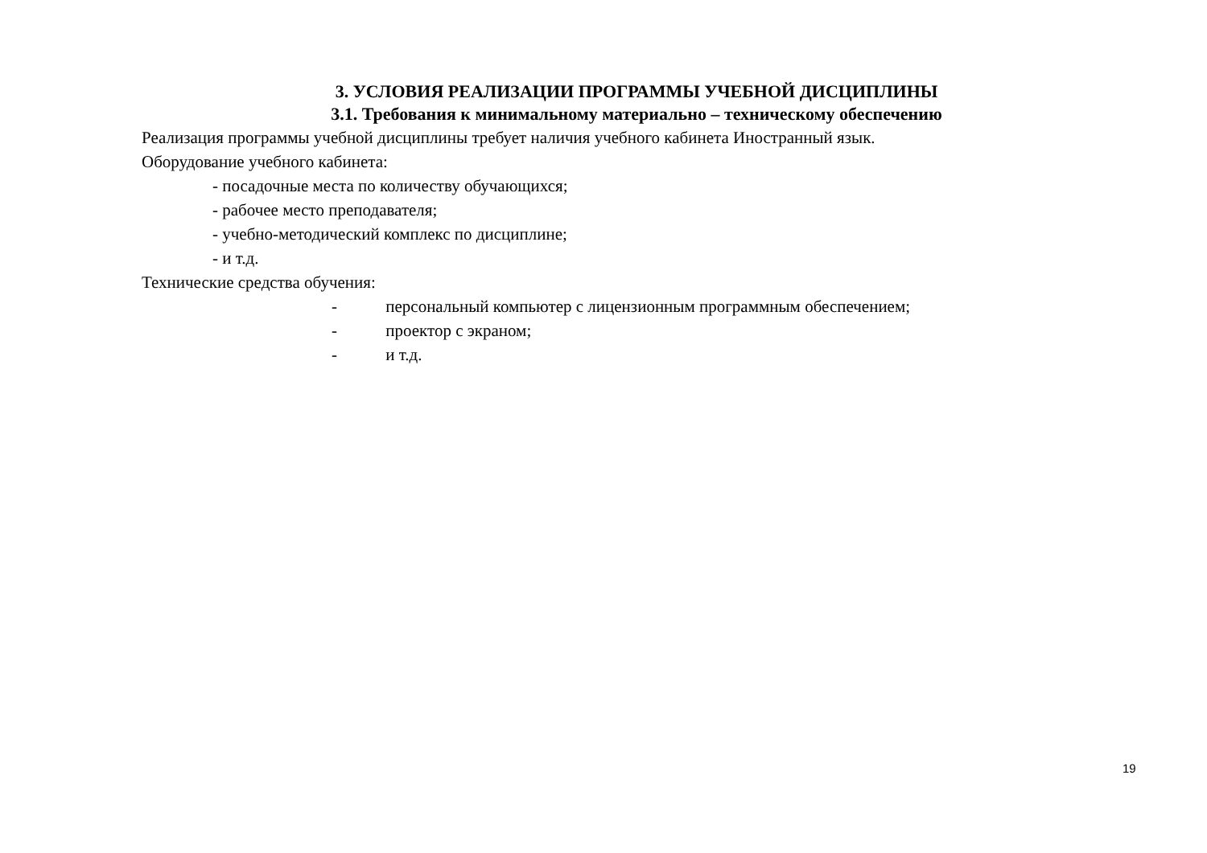3. УСЛОВИЯ РЕАЛИЗАЦИИ ПРОГРАММЫ УЧЕБНОЙ ДИСЦИПЛИНЫ
3.1. Требования к минимальному материально – техническому обеспечению
Реализация программы учебной дисциплины требует наличия учебного кабинета Иностранный язык.
Оборудование учебного кабинета:
- посадочные места по количеству обучающихся;
- рабочее место преподавателя;
- учебно-методический комплекс по дисциплине;
- и т.д.
Технические средства обучения:
- персональный компьютер с лицензионным программным обеспечением;
- проектор с экраном;
- и т.д.
19